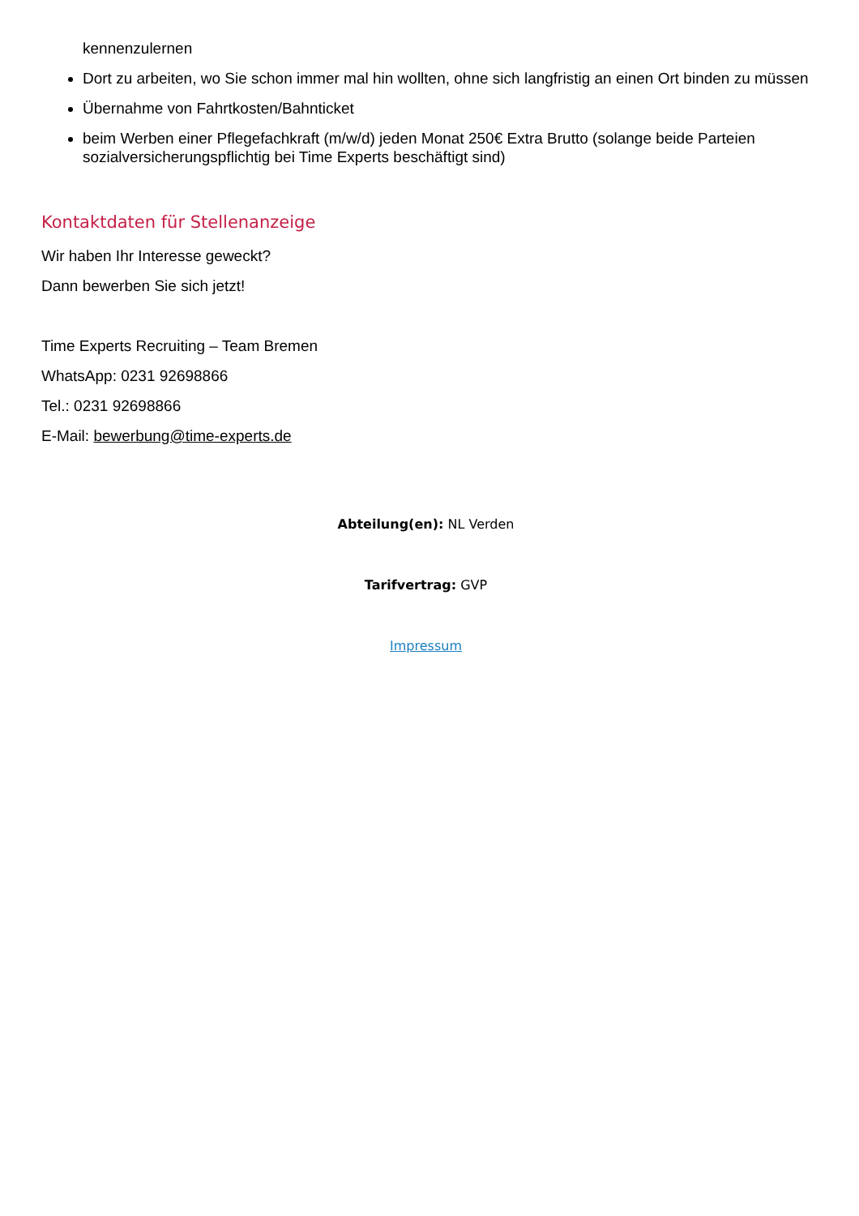kennenzulernen
Dort zu arbeiten, wo Sie schon immer mal hin wollten, ohne sich langfristig an einen Ort binden zu müssen
Übernahme von Fahrtkosten/Bahnticket
beim Werben einer Pflegefachkraft (m/w/d) jeden Monat 250€ Extra Brutto (solange beide Parteien sozialversicherungspflichtig bei Time Experts beschäftigt sind)
Kontaktdaten für Stellenanzeige
Wir haben Ihr Interesse geweckt?
Dann bewerben Sie sich jetzt!
Time Experts Recruiting – Team Bremen
WhatsApp: 0231 92698866
Tel.: 0231 92698866
E-Mail: bewerbung@time-experts.de
Abteilung(en): NL Verden
Tarifvertrag: GVP
Impressum